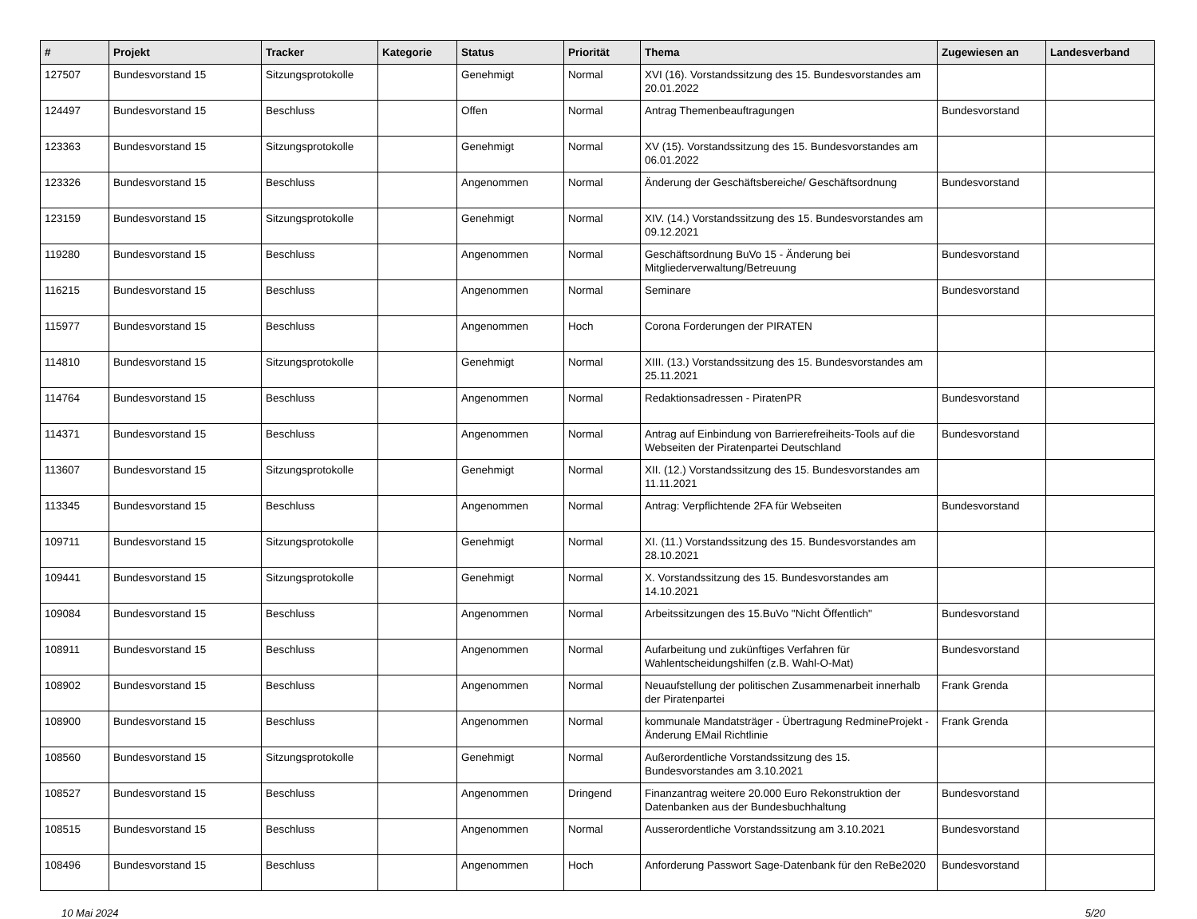| # | Projekt | Tracker | Kategorie | Status | Priorität | Thema | Zugewiesen an | Landesverband |
| --- | --- | --- | --- | --- | --- | --- | --- | --- |
| 127507 | Bundesvorstand 15 | Sitzungsprotokolle | | Genehmigt | Normal | XVI (16). Vorstandssitzung des 15. Bundesvorstandes am 20.01.2022 | | |
| 124497 | Bundesvorstand 15 | Beschluss | | Offen | Normal | Antrag Themenbeauftragungen | Bundesvorstand | |
| 123363 | Bundesvorstand 15 | Sitzungsprotokolle | | Genehmigt | Normal | XV (15). Vorstandssitzung des 15. Bundesvorstandes am 06.01.2022 | | |
| 123326 | Bundesvorstand 15 | Beschluss | | Angenommen | Normal | Änderung der Geschäftsbereiche/ Geschäftsordnung | Bundesvorstand | |
| 123159 | Bundesvorstand 15 | Sitzungsprotokolle | | Genehmigt | Normal | XIV. (14.) Vorstandssitzung des 15. Bundesvorstandes am 09.12.2021 | | |
| 119280 | Bundesvorstand 15 | Beschluss | | Angenommen | Normal | Geschäftsordnung BuVo 15 - Änderung bei Mitgliederverwaltung/Betreuung | Bundesvorstand | |
| 116215 | Bundesvorstand 15 | Beschluss | | Angenommen | Normal | Seminare | Bundesvorstand | |
| 115977 | Bundesvorstand 15 | Beschluss | | Angenommen | Hoch | Corona Forderungen der PIRATEN | | |
| 114810 | Bundesvorstand 15 | Sitzungsprotokolle | | Genehmigt | Normal | XIII. (13.) Vorstandssitzung des 15. Bundesvorstandes am 25.11.2021 | | |
| 114764 | Bundesvorstand 15 | Beschluss | | Angenommen | Normal | Redaktionsadressen - PiratenPR | Bundesvorstand | |
| 114371 | Bundesvorstand 15 | Beschluss | | Angenommen | Normal | Antrag auf Einbindung von Barrierefreiheits-Tools auf die Webseiten der Piratenpartei Deutschland | Bundesvorstand | |
| 113607 | Bundesvorstand 15 | Sitzungsprotokolle | | Genehmigt | Normal | XII. (12.) Vorstandssitzung des 15. Bundesvorstandes am 11.11.2021 | | |
| 113345 | Bundesvorstand 15 | Beschluss | | Angenommen | Normal | Antrag: Verpflichtende 2FA für Webseiten | Bundesvorstand | |
| 109711 | Bundesvorstand 15 | Sitzungsprotokolle | | Genehmigt | Normal | XI. (11.) Vorstandssitzung des 15. Bundesvorstandes am 28.10.2021 | | |
| 109441 | Bundesvorstand 15 | Sitzungsprotokolle | | Genehmigt | Normal | X. Vorstandssitzung des 15. Bundesvorstandes am 14.10.2021 | | |
| 109084 | Bundesvorstand 15 | Beschluss | | Angenommen | Normal | Arbeitssitzungen des 15.BuVo "Nicht Öffentlich" | Bundesvorstand | |
| 108911 | Bundesvorstand 15 | Beschluss | | Angenommen | Normal | Aufarbeitung und zukünftiges Verfahren für Wahlentscheidungshilfen (z.B. Wahl-O-Mat) | Bundesvorstand | |
| 108902 | Bundesvorstand 15 | Beschluss | | Angenommen | Normal | Neuaufstellung der politischen Zusammenarbeit innerhalb der Piratenpartei | Frank Grenda | |
| 108900 | Bundesvorstand 15 | Beschluss | | Angenommen | Normal | kommunale Mandatsträger - Übertragung RedmineProjekt - Änderung EMail Richtlinie | Frank Grenda | |
| 108560 | Bundesvorstand 15 | Sitzungsprotokolle | | Genehmigt | Normal | Außerordentliche Vorstandssitzung des 15. Bundesvorstandes am 3.10.2021 | | |
| 108527 | Bundesvorstand 15 | Beschluss | | Angenommen | Dringend | Finanzantrag weitere 20.000 Euro Rekonstruktion der Datenbanken aus der Bundesbuchhaltung | Bundesvorstand | |
| 108515 | Bundesvorstand 15 | Beschluss | | Angenommen | Normal | Ausserordentliche Vorstandssitzung am 3.10.2021 | Bundesvorstand | |
| 108496 | Bundesvorstand 15 | Beschluss | | Angenommen | Hoch | Anforderung Passwort Sage-Datenbank für den ReBe2020 | Bundesvorstand | |
10 Mai 2024 5/20